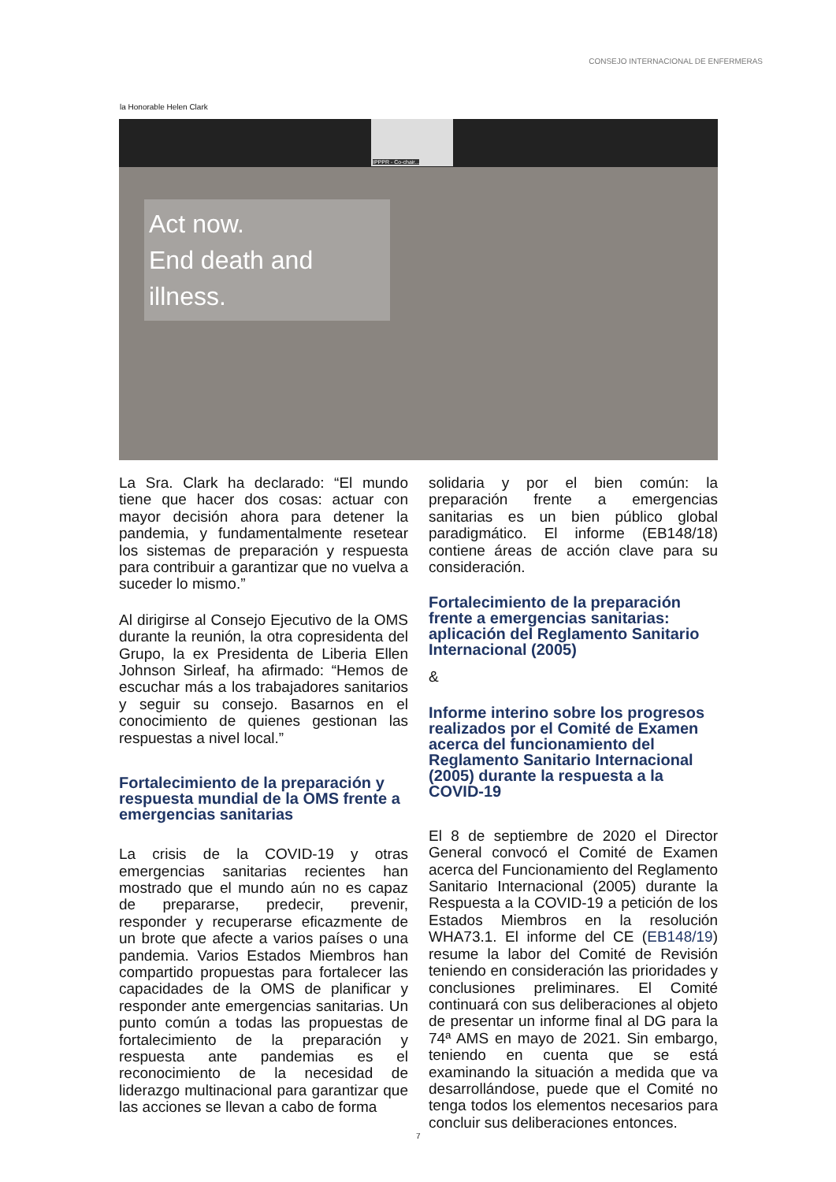CONSEJO INTERNACIONAL DE ENFERMERAS
la Honorable Helen Clark
IPPPR - Co-chair...
Act now.
End death and
illness.
La Sra. Clark ha declarado: “El mundo tiene que hacer dos cosas: actuar con mayor decisión ahora para detener la pandemia, y fundamentalmente resetear los sistemas de preparación y respuesta para contribuir a garantizar que no vuelva a suceder lo mismo.”
Al dirigirse al Consejo Ejecutivo de la OMS durante la reunión, la otra copresidenta del Grupo, la ex Presidenta de Liberia Ellen Johnson Sirleaf, ha afirmado: “Hemos de escuchar más a los trabajadores sanitarios y seguir su consejo. Basarnos en el conocimiento de quienes gestionan las respuestas a nivel local.”
Fortalecimiento de la preparación y respuesta mundial de la OMS frente a emergencias sanitarias
La crisis de la COVID-19 y otras emergencias sanitarias recientes han mostrado que el mundo aún no es capaz de prepararse, predecir, prevenir, responder y recuperarse eficazmente de un brote que afecte a varios países o una pandemia. Varios Estados Miembros han compartido propuestas para fortalecer las capacidades de la OMS de planificar y responder ante emergencias sanitarias. Un punto común a todas las propuestas de fortalecimiento de la preparación y respuesta ante pandemias es el reconocimiento de la necesidad de liderazgo multinacional para garantizar que las acciones se llevan a cabo de forma
solidaria y por el bien común: la preparación frente a emergencias sanitarias es un bien público global paradigmático. El informe (EB148/18) contiene áreas de acción clave para su consideración.
Fortalecimiento de la preparación frente a emergencias sanitarias: aplicación del Reglamento Sanitario Internacional (2005)
&
Informe interino sobre los progresos realizados por el Comité de Examen acerca del funcionamiento del Reglamento Sanitario Internacional (2005) durante la respuesta a la COVID-19
El 8 de septiembre de 2020 el Director General convocó el Comité de Examen acerca del Funcionamiento del Reglamento Sanitario Internacional (2005) durante la Respuesta a la COVID-19 a petición de los Estados Miembros en la resolución WHA73.1. El informe del CE (EB148/19) resume la labor del Comité de Revisión teniendo en consideración las prioridades y conclusiones preliminares. El Comité continuará con sus deliberaciones al objeto de presentar un informe final al DG para la 74ª AMS en mayo de 2021. Sin embargo, teniendo en cuenta que se está examinando la situación a medida que va desarrollándose, puede que el Comité no tenga todos los elementos necesarios para concluir sus deliberaciones entonces.
7